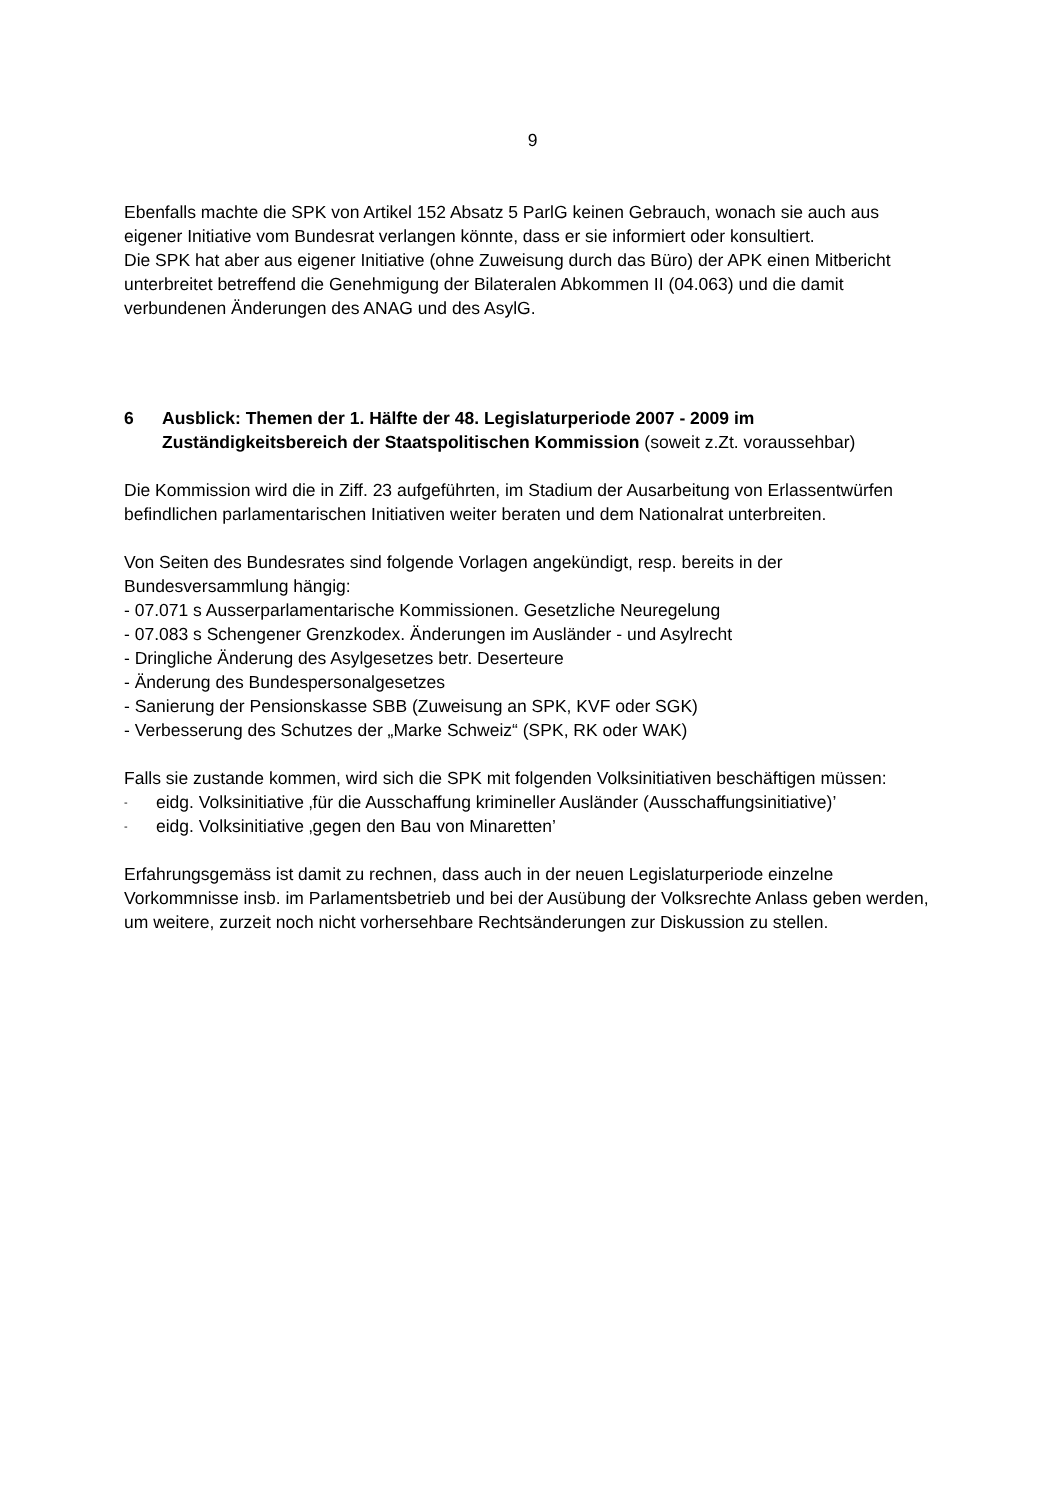9
Ebenfalls machte die SPK von Artikel 152 Absatz 5 ParlG keinen Gebrauch, wonach sie auch aus eigener Initiative vom Bundesrat verlangen könnte, dass er sie informiert oder konsultiert.
Die SPK hat aber aus eigener Initiative (ohne Zuweisung durch das Büro) der APK einen Mitbericht unterbreitet betreffend die Genehmigung der Bilateralen Abkommen II (04.063) und die damit verbundenen Änderungen des ANAG und des AsylG.
6 Ausblick: Themen der 1. Hälfte der 48. Legislaturperiode 2007 - 2009 im Zuständigkeitsbereich der Staatspolitischen Kommission (soweit z.Zt. voraussehbar)
Die Kommission wird die in Ziff. 23 aufgeführten, im Stadium der Ausarbeitung von Erlassentwürfen befindlichen parlamentarischen Initiativen weiter beraten und dem Nationalrat unterbreiten.
Von Seiten des Bundesrates sind folgende Vorlagen angekündigt, resp. bereits in der Bundesversammlung hängig:
- 07.071 s Ausserparlamentarische Kommissionen. Gesetzliche Neuregelung
- 07.083 s Schengener Grenzkodex. Änderungen im Ausländer - und Asylrecht
- Dringliche Änderung des Asylgesetzes betr. Deserteure
- Änderung des Bundespersonalgesetzes
- Sanierung der Pensionskasse SBB (Zuweisung an SPK, KVF oder SGK)
- Verbesserung des Schutzes der „Marke Schweiz“ (SPK, RK oder WAK)
Falls sie zustande kommen, wird sich die SPK mit folgenden Volksinitiativen beschäftigen müssen:
- eidg. Volksinitiative ‚für die Ausschaffung krimineller Ausländer (Ausschaffungsinitiative)’
- eidg. Volksinitiative ‚gegen den Bau von Minaretten’
Erfahrungsgemäss ist damit zu rechnen, dass auch in der neuen Legislaturperiode einzelne Vorkommnisse insb. im Parlamentsbetrieb und bei der Ausübung der Volksrechte Anlass geben werden, um weitere, zurzeit noch nicht vorhersehbare Rechtsänderungen zur Diskussion zu stellen.